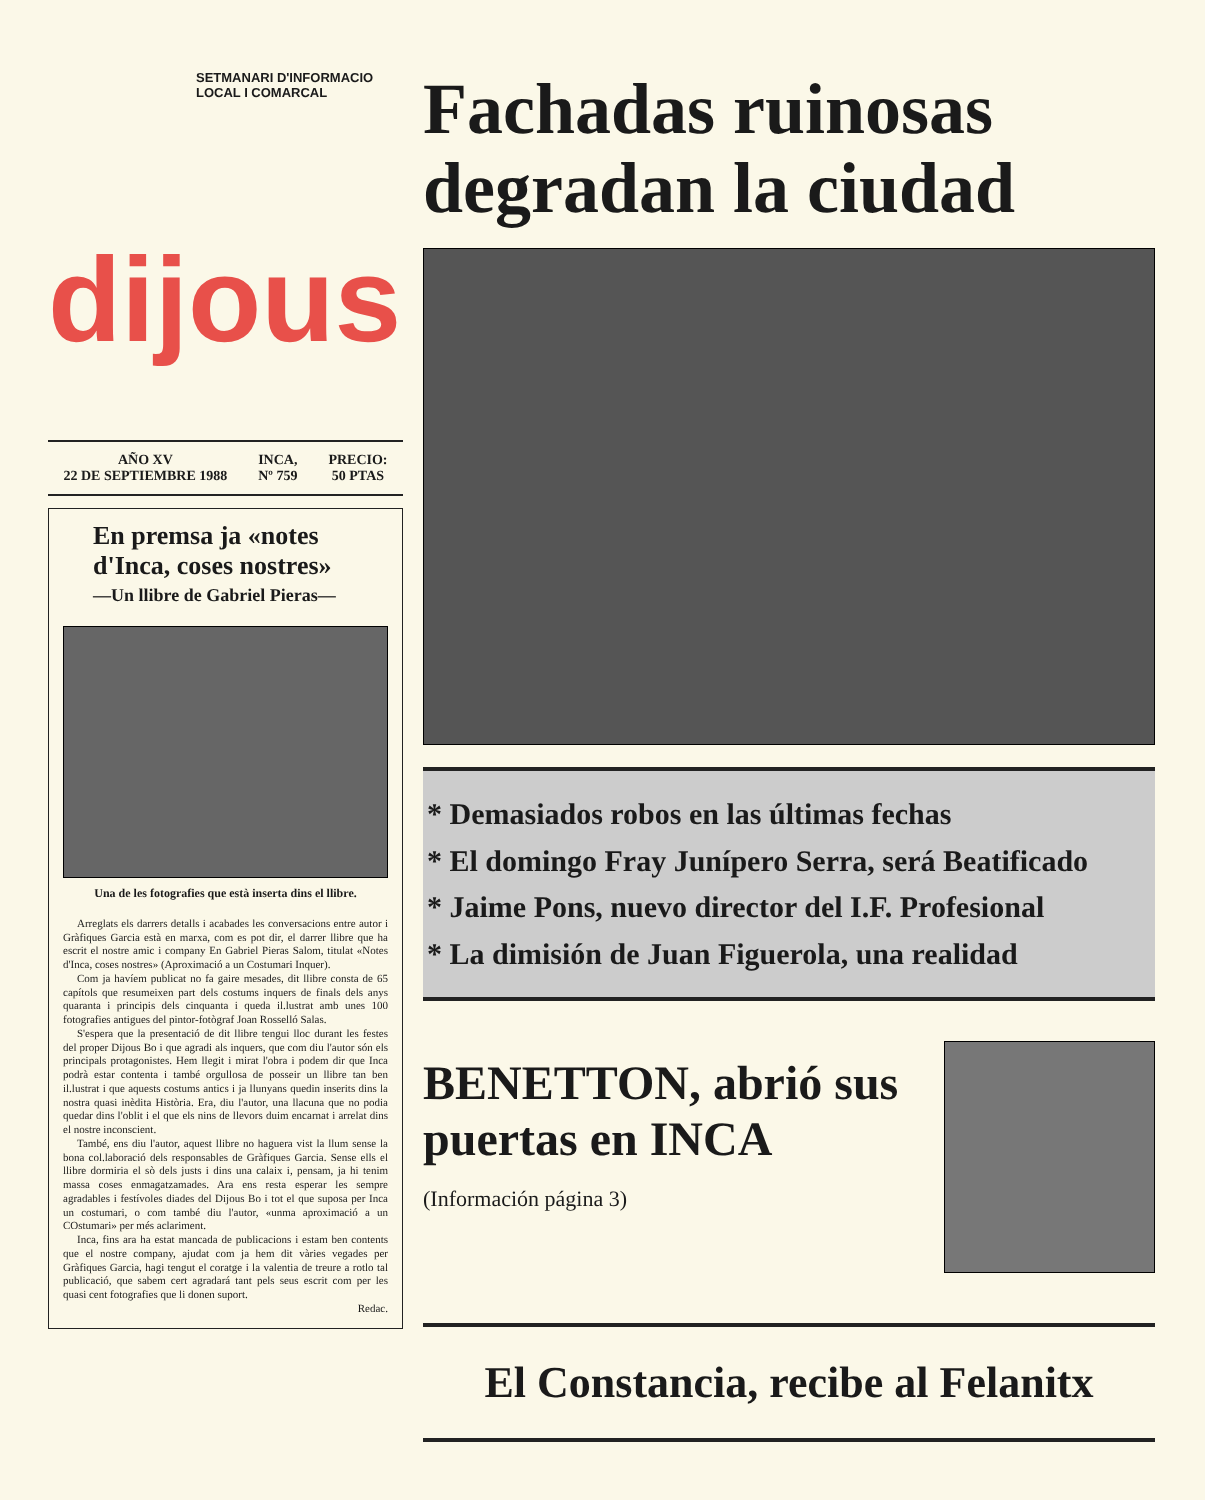SETMANARI D'INFORMACIO
LOCAL I COMARCAL
dijous
AÑO XV
22 DE SEPTIEMBRE 1988
INCA,
Nº 759
PRECIO:
50 PTAS
En premsa ja «notes d'Inca, coses nostres»
—Un llibre de Gabriel Pieras—
Una de les fotografies que està inserta dins el llibre.
Arreglats els darrers detalls i acabades les conversacions entre autor i Gràfiques Garcia està en marxa, com es pot dir, el darrer llibre que ha escrit el nostre amic i company En Gabriel Pieras Salom, titulat «Notes d'Inca, coses nostres» (Aproximació a un Costumari Inquer).
Com ja havíem publicat no fa gaire mesades, dit llibre consta de 65 capítols que resumeixen part dels costums inquers de finals dels anys quaranta i principis dels cinquanta i queda il.lustrat amb unes 100 fotografies antigues del pintor-fotògraf Joan Rosselló Salas.
S'espera que la presentació de dit llibre tengui lloc durant les festes del proper Dijous Bo i que agradi als inquers, que com diu l'autor són els principals protagonistes. Hem llegit i mirat l'obra i podem dir que Inca podrà estar contenta i també orgullosa de posseir un llibre tan ben il.lustrat i que aquests costums antics i ja llunyans quedin inserits dins la nostra quasi inèdita Història. Era, diu l'autor, una llacuna que no podia quedar dins l'oblit i el que els nins de llevors duim encarnat i arrelat dins el nostre inconscient.
També, ens diu l'autor, aquest llibre no haguera vist la llum sense la bona col.laboració dels responsables de Gràfiques Garcia. Sense ells el llibre dormiria el sò dels justs i dins una calaix i, pensam, ja hi tenim massa coses enmagatzamades. Ara ens resta esperar les sempre agradables i festívoles diades del Dijous Bo i tot el que suposa per Inca un costumari, o com també diu l'autor, «unma aproximació a un COstumari» per més aclariment.
Inca, fins ara ha estat mancada de publicacions i estam ben contents que el nostre company, ajudat com ja hem dit vàries vegades per Gràfiques Garcia, hagi tengut el coratge i la valentia de treure a rotlo tal publicació, que sabem cert agradará tant pels seus escrit com per les quasi cent fotografies que li donen suport.
Redac.
Fachadas ruinosas degradan la ciudad
* Demasiados robos en las últimas fechas
* El domingo Fray Junípero Serra, será Beatificado
* Jaime Pons, nuevo director del I.F. Profesional
* La dimisión de Juan Figuerola, una realidad
BENETTON, abrió sus puertas en INCA
(Información página 3)
El Constancia, recibe al Felanitx